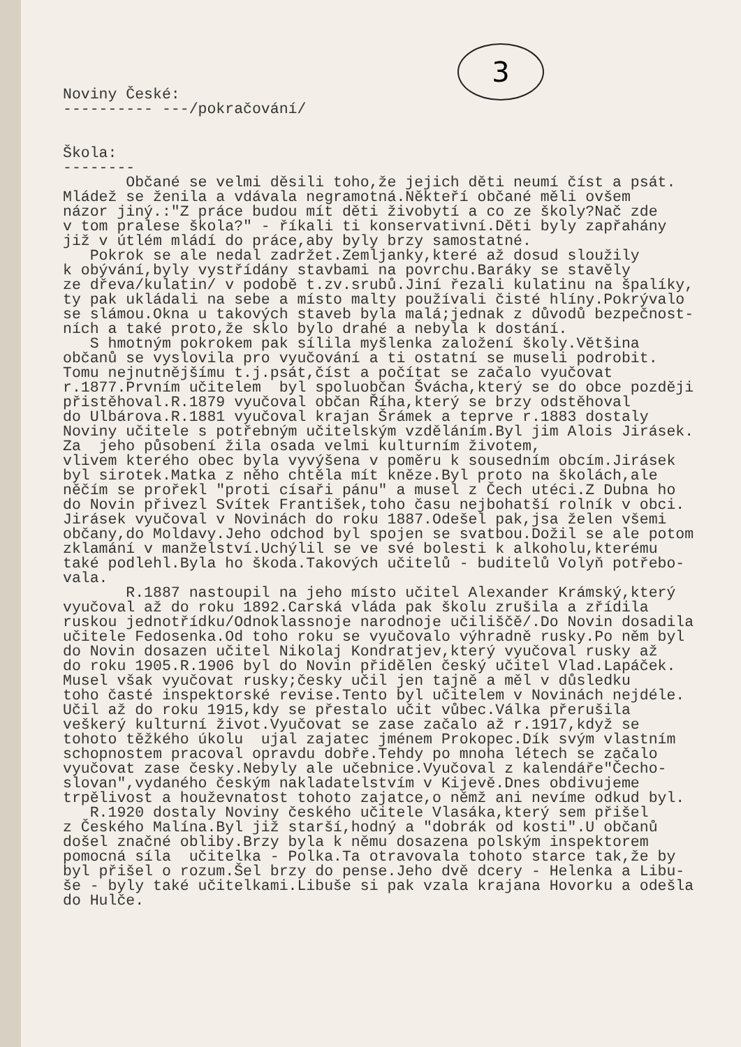3
Noviny České: ---------- ---/pokračování/ Škola: -------- Občané se velmi děsili toho,že jejich děti neumí číst a psát. Mládež se ženila a vdávala negramotná.Někteří občané měli ovšem názor jiný.:"Z práce budou mít děti živobytí a co ze školy?Nač zde v tom pralese škola?" - říkali ti konservativní.Děti byly zapřahány již v útlém mládí do práce,aby byly brzy samostatné. Pokrok se ale nedal zadržet.Zemljanky,které až dosud sloužily k obývání,byly vystřídány stavbami na povrchu.Baráky se stavěly ze dřeva/kulatin/ v podobě t.zv.srubů.Jiní řezali kulatinu na špalíky, ty pak ukládali na sebe a místo malty používali čisté hlíny.Pokrývalo se slámou.Okna u takových staveb byla malá;jednak z důvodů bezpečnost- ních a také proto,že sklo bylo drahé a nebyla k dostání. S hmotným pokrokem pak sílila myšlenka založení školy.Většina občanů se vyslovila pro vyučování a ti ostatní se museli podrobit. Tomu nejnutnějšímu t.j.psát,číst a počítat se začalo vyučovat r.1877.Prvním učitelem byl spoluobčan Švácha,který se do obce později přistěhoval.R.1879 vyučoval občan Říha,který se brzy odstěhoval do Ulbárova.R.1881 vyučoval krajan Šrámek a teprve r.1883 dostaly Noviny učitele s potřebným učitelským vzděláním.Byl jim Alois Jirásek. Za jeho působení žila osada velmi kulturním životem, vlivem kterého obec byla vyvýšena v poměru k sousedním obcím.Jirásek byl sirotek.Matka z něho chtěla mít kněze.Byl proto na školách,ale něčím se prořekl "proti císaři pánu" a musel z Čech utéci.Z Dubna ho do Novin přivezl Svítek František,toho času nejbohatší rolník v obci. Jirásek vyučoval v Novinách do roku 1887.Odešel pak,jsa želen všemi občany,do Moldavy.Jeho odchod byl spojen se svatbou.Dožil se ale potom zklamání v manželství.Uchýlil se ve své bolesti k alkoholu,kterému také podlehl.Byla ho škoda.Takových učitelů - buditelů Volyň potřebo- vala. R.1887 nastoupil na jeho místo učitel Alexander Krámský,který vyučoval až do roku 1892.Carská vláda pak školu zrušila a zřídila ruskou jednotřídku/Odnoklassnoje narodnoje učiliščě/.Do Novin dosadila učitele Fedosenka.Od toho roku se vyučovalo výhradně rusky.Po něm byl do Novin dosazen učitel Nikolaj Kondratjev,který vyučoval rusky až do roku 1905.R.1906 byl do Novin přidělen český učitel Vlad.Lapáček. Musel však vyučovat rusky;česky učil jen tajně a měl v důsledku toho časté inspektorské revise.Tento byl učitelem v Novinách nejdéle. Učil až do roku 1915,kdy se přestalo učit vůbec.Válka přerušila veškerý kulturní život.Vyučovat se zase začalo až r.1917,když se tohoto těžkého úkolu ujal zajatec jménem Prokopec.Dík svým vlastním schopnostem pracoval opravdu dobře.Tehdy po mnoha létech se začalo vyučovat zase česky.Nebyly ale učebnice.Vyučoval z kalendáře"Čecho- slovan",vydaného českým nakladatelstvím v Kijevě.Dnes obdivujeme trpělivost a houževnatost tohoto zajatce,o němž ani nevíme odkud byl. R.1920 dostaly Noviny českého učitele Vlasáka,který sem přišel z Českého Malína.Byl již starší,hodný a "dobrák od kosti".U občanů došel značné obliby.Brzy byla k němu dosazena polským inspektorem pomocná síla učitelka - Polka.Ta otravovala tohoto starce tak,že by byl přišel o rozum.Šel brzy do pense.Jeho dvě dcery - Helenka a Libu- še - byly také učitelkami.Libuše si pak vzala krajana Hovorku a odešla do Hulče.